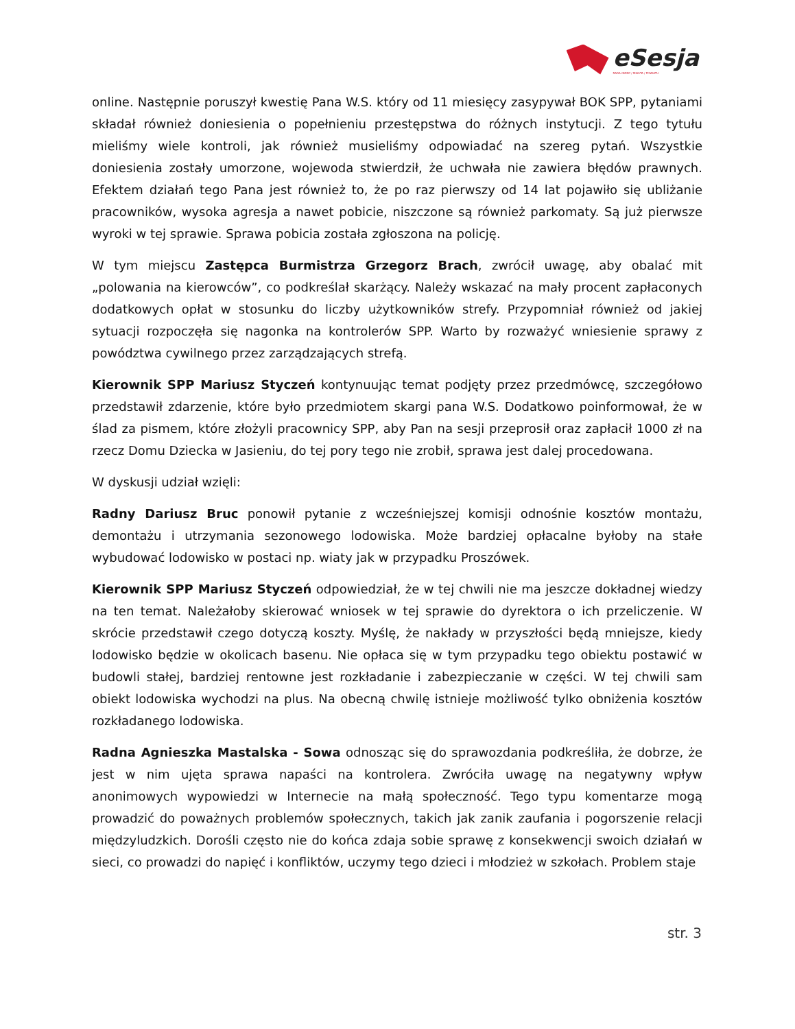eSesja
RADA GMINY / MIASTA / POWIATU
online. Następnie poruszył kwestię Pana W.S. który od 11 miesięcy zasypywał BOK SPP, pytaniami składał również doniesienia o popełnieniu przestępstwa do różnych instytucji. Z tego tytułu mieliśmy wiele kontroli, jak również musieliśmy odpowiadać na szereg pytań. Wszystkie doniesienia zostały umorzone, wojewoda stwierdził, że uchwała nie zawiera błędów prawnych. Efektem działań tego Pana jest również to, że po raz pierwszy od 14 lat pojawiło się ubliżanie pracowników, wysoka agresja a nawet pobicie, niszczone są również parkomaty. Są już pierwsze wyroki w tej sprawie. Sprawa pobicia została zgłoszona na policję.
W tym miejscu Zastępca Burmistrza Grzegorz Brach, zwrócił uwagę, aby obalać mit „polowania na kierowców”, co podkreślał skarżący. Należy wskazać na mały procent zapłaconych dodatkowych opłat w stosunku do liczby użytkowników strefy. Przypomniał również od jakiej sytuacji rozpoczęła się nagonka na kontrolerów SPP. Warto by rozważyć wniesienie sprawy z powództwa cywilnego przez zarządzających strefą.
Kierownik SPP Mariusz Styczeń kontynuując temat podjęty przez przedmówcę, szczegółowo przedstawił zdarzenie, które było przedmiotem skargi pana W.S. Dodatkowo poinformował, że w ślad za pismem, które złożyli pracownicy SPP, aby Pan na sesji przeprosił oraz zapłacił 1000 zł na rzecz Domu Dziecka w Jasieniu, do tej pory tego nie zrobił, sprawa jest dalej procedowana.
W dyskusji udział wzięli:
Radny Dariusz Bruc ponowił pytanie z wcześniejszej komisji odnośnie kosztów montażu, demontażu i utrzymania sezonowego lodowiska. Może bardziej opłacalne byłoby na stałe wybudować lodowisko w postaci np. wiaty jak w przypadku Proszówek.
Kierownik SPP Mariusz Styczeń odpowiedział, że w tej chwili nie ma jeszcze dokładnej wiedzy na ten temat. Należałoby skierować wniosek w tej sprawie do dyrektora o ich przeliczenie. W skrócie przedstawił czego dotyczą koszty. Myślę, że nakłady w przyszłości będą mniejsze, kiedy lodowisko będzie w okolicach basenu. Nie opłaca się w tym przypadku tego obiektu postawić w budowli stałej, bardziej rentowne jest rozkładanie i zabezpieczanie w części. W tej chwili sam obiekt lodowiska wychodzi na plus. Na obecną chwilę istnieje możliwość tylko obniżenia kosztów rozkładanego lodowiska.
Radna Agnieszka Mastalska - Sowa odnosząc się do sprawozdania podkreśliła, że dobrze, że jest w nim ujęta sprawa napaści na kontrolera. Zwróciła uwagę na negatywny wpływ anonimowych wypowiedzi w Internecie na małą społeczność. Tego typu komentarze mogą prowadzić do poważnych problemów społecznych, takich jak zanik zaufania i pogorszenie relacji międzyludzkich. Dorośli często nie do końca zdaja sobie sprawę z konsekwencji swoich działań w sieci, co prowadzi do napięć i konfliktów, uczymy tego dzieci i młodzież w szkołach. Problem staje
str. 3